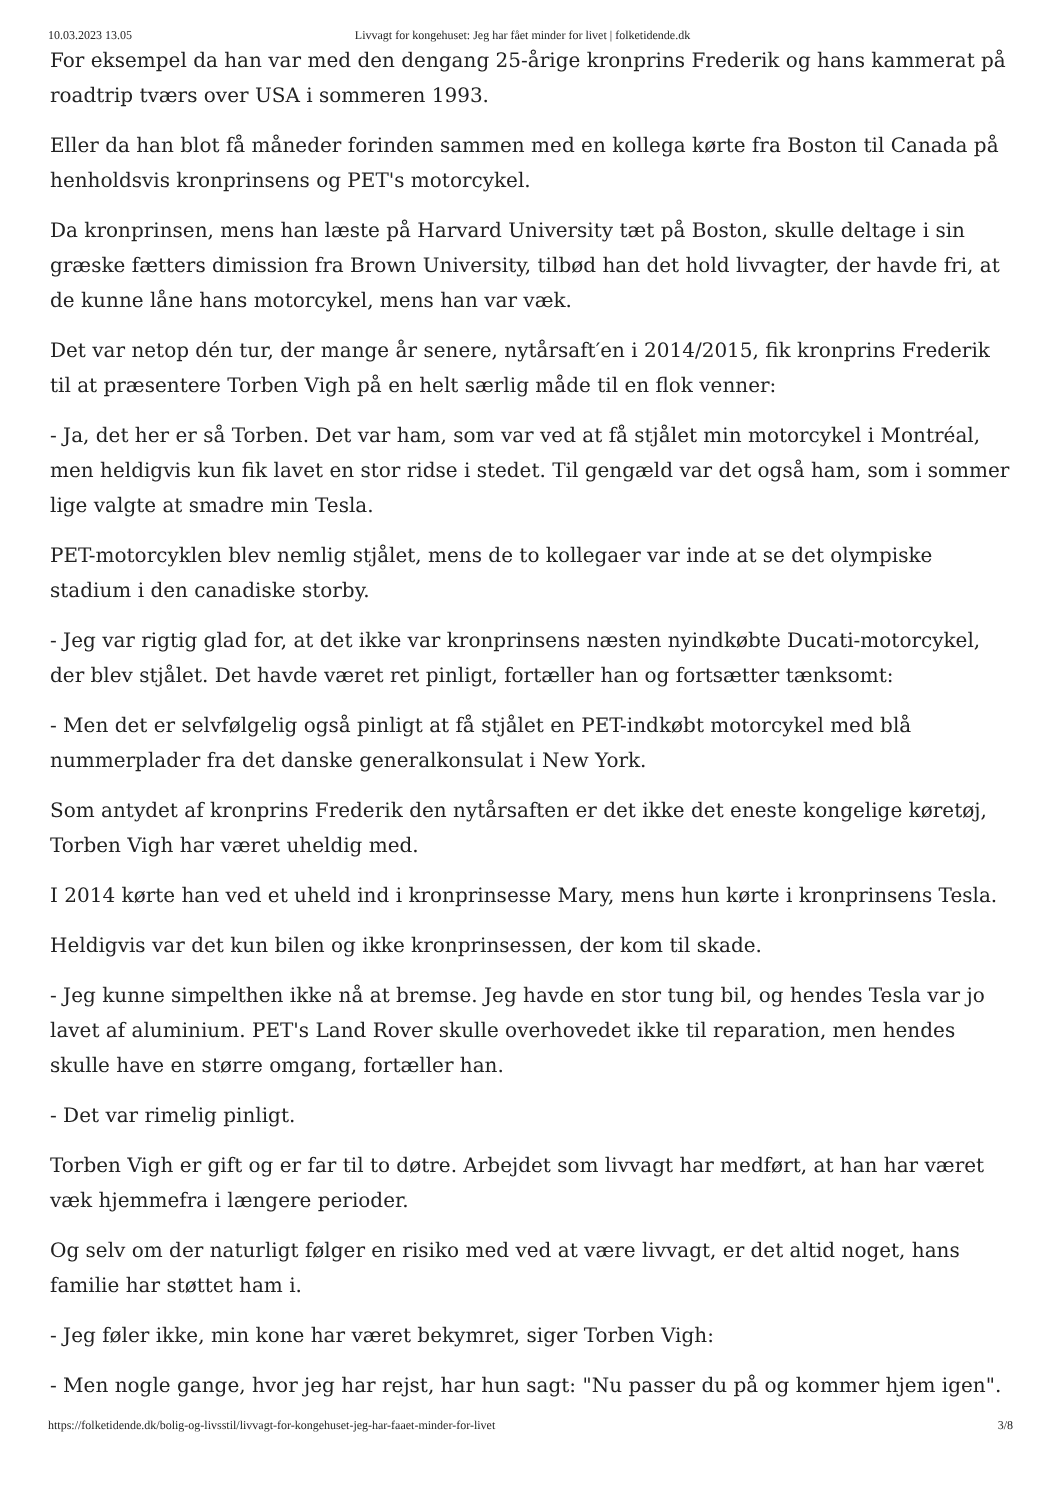10.03.2023 13.05 Livvagt for kongehuset: Jeg har fået minder for livet | folketidende.dk
For eksempel da han var med den dengang 25-årige kronprins Frederik og hans kammerat på roadtrip tværs over USA i sommeren 1993.
Eller da han blot få måneder forinden sammen med en kollega kørte fra Boston til Canada på henholdsvis kronprinsens og PET's motorcykel.
Da kronprinsen, mens han læste på Harvard University tæt på Boston, skulle deltage i sin græske fætters dimission fra Brown University, tilbød han det hold livvagter, der havde fri, at de kunne låne hans motorcykel, mens han var væk.
Det var netop dén tur, der mange år senere, nytårsaft′en i 2014/2015, fik kronprins Frederik til at præsentere Torben Vigh på en helt særlig måde til en flok venner:
- Ja, det her er så Torben. Det var ham, som var ved at få stjålet min motorcykel i Montréal, men heldigvis kun fik lavet en stor ridse i stedet. Til gengæld var det også ham, som i sommer lige valgte at smadre min Tesla.
PET-motorcyklen blev nemlig stjålet, mens de to kollegaer var inde at se det olympiske stadium i den canadiske storby.
- Jeg var rigtig glad for, at det ikke var kronprinsens næsten nyindkøbte Ducati-motorcykel, der blev stjålet. Det havde været ret pinligt, fortæller han og fortsætter tænksomt:
- Men det er selvfølgelig også pinligt at få stjålet en PET-indkøbt motorcykel med blå nummerplader fra det danske generalkonsulat i New York.
Som antydet af kronprins Frederik den nytårsaften er det ikke det eneste kongelige køretøj, Torben Vigh har været uheldig med.
I 2014 kørte han ved et uheld ind i kronprinsesse Mary, mens hun kørte i kronprinsens Tesla.
Heldigvis var det kun bilen og ikke kronprinsessen, der kom til skade.
- Jeg kunne simpelthen ikke nå at bremse. Jeg havde en stor tung bil, og hendes Tesla var jo lavet af aluminium. PET's Land Rover skulle overhovedet ikke til reparation, men hendes skulle have en større omgang, fortæller han.
- Det var rimelig pinligt.
Torben Vigh er gift og er far til to døtre. Arbejdet som livvagt har medført, at han har været væk hjemmefra i længere perioder.
Og selv om der naturligt følger en risiko med ved at være livvagt, er det altid noget, hans familie har støttet ham i.
- Jeg føler ikke, min kone har været bekymret, siger Torben Vigh:
- Men nogle gange, hvor jeg har rejst, har hun sagt: "Nu passer du på og kommer hjem igen".
https://folketidende.dk/bolig-og-livsstil/livvagt-for-kongehuset-jeg-har-faaet-minder-for-livet 3/8